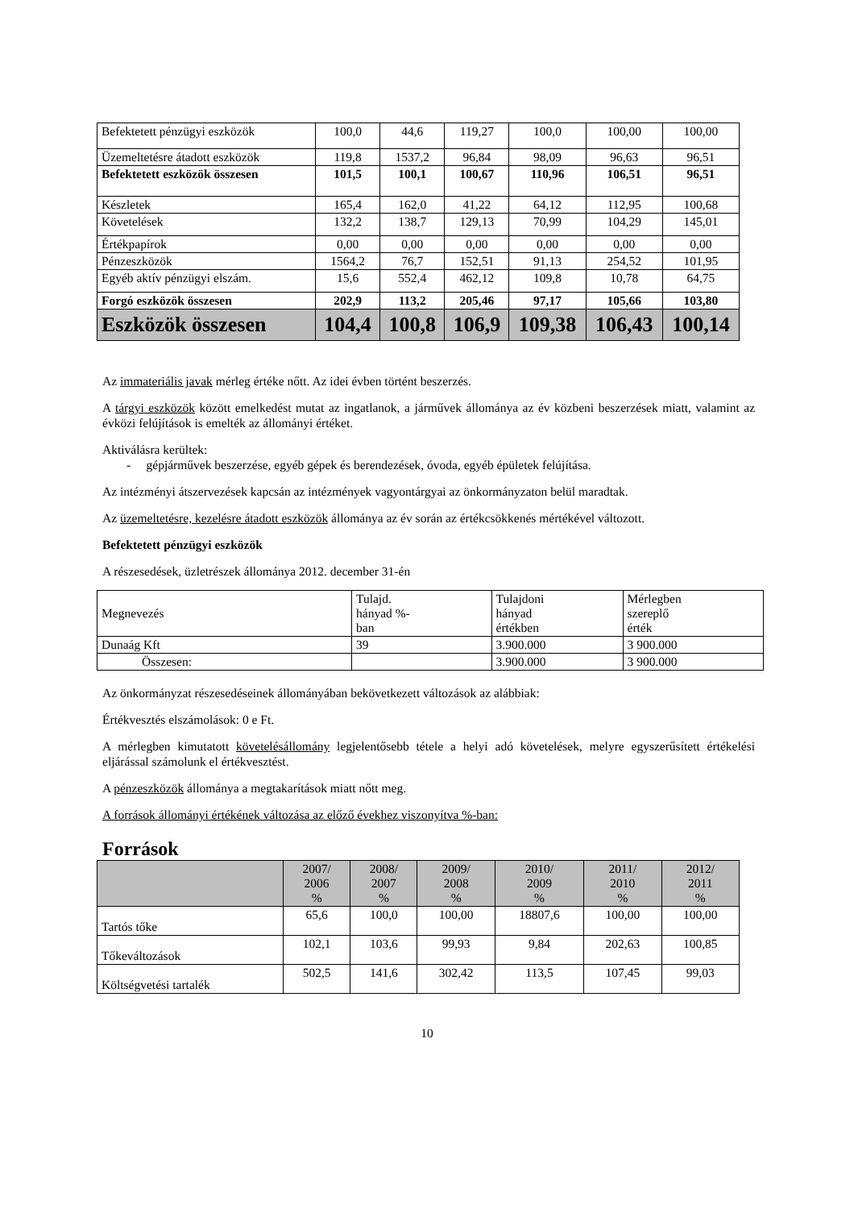| Befektetett pénzügyi eszközök | 100,0 | 44,6 | 119,27 | 100,0 | 100,00 | 100,00 |
| Üzemeltetésre átadott eszközök | 119,8 | 1537,2 | 96,84 | 98,09 | 96,63 | 96,51 |
| Befektetett eszközök összesen | 101,5 | 100,1 | 100,67 | 110,96 | 106,51 | 96,51 |
| Készletek | 165,4 | 162,0 | 41,22 | 64,12 | 112,95 | 100,68 |
| Követelések | 132,2 | 138,7 | 129,13 | 70,99 | 104,29 | 145,01 |
| Értékpapírok | 0,00 | 0,00 | 0,00 | 0,00 | 0,00 | 0,00 |
| Pénzeszközök | 1564,2 | 76,7 | 152,51 | 91,13 | 254,52 | 101,95 |
| Egyéb aktív pénzügyi elszám. | 15,6 | 552,4 | 462,12 | 109,8 | 10,78 | 64,75 |
| Forgó eszközök összesen | 202,9 | 113,2 | 205,46 | 97,17 | 105,66 | 103,80 |
| Eszközök összesen | 104,4 | 100,8 | 106,9 | 109,38 | 106,43 | 100,14 |
Az immateriális javak mérleg értéke nőtt. Az idei évben történt beszerzés.
A tárgyi eszközök között emelkedést mutat az ingatlanok, a járművek állománya az év közbeni beszerzések miatt, valamint az évközi felújítások is emelték az állományi értéket.
Aktiválásra kerültek:
- gépjárművek beszerzése, egyéb gépek és berendezések, óvoda, egyéb épületek felújítása.
Az intézményi átszervezések kapcsán az intézmények vagyontárgyai az önkormányzaton belül maradtak.
Az üzemeltetésre, kezelésre átadott eszközök állománya az év során az értékcsökkenés mértékével változott.
Befektetett pénzügyi eszközök
A részesedések, üzletrészek állománya 2012. december 31-én
| Megnevezés | Tulajd. hányad %- ban | Tulajdoni hányad értékben | Mérlegben szereplő érték |
| Dunaág Kft | 39 | 3.900.000 | 3 900.000 |
| Összesen: | | 3.900.000 | 3 900.000 |
Az önkormányzat részesedéseinek állományában bekövetkezett változások az alábbiak:
Értékvesztés elszámolások: 0 e Ft.
A mérlegben kimutatott követelésállomány legjelentősebb tétele a helyi adó követelések, melyre egyszerűsített értékelési eljárással számolunk el értékvesztést.
A pénzeszközök állománya a megtakarítások miatt nőtt meg.
A források állományi értékének változása az előző évekhez viszonyítva %-ban:
Források
| | 2007/ 2006 % | 2008/ 2007 % | 2009/ 2008 % | 2010/ 2009 % | 2011/ 2010 % | 2012/ 2011 % |
| --- | --- | --- | --- | --- | --- | --- |
| Tartós tőke | 65,6 | 100,0 | 100,00 | 18807,6 | 100,00 | 100,00 |
| Tőkeváltozások | 102,1 | 103,6 | 99,93 | 9,84 | 202,63 | 100,85 |
| Költségvetési tartalék | 502,5 | 141,6 | 302,42 | 113,5 | 107,45 | 99,03 |
10